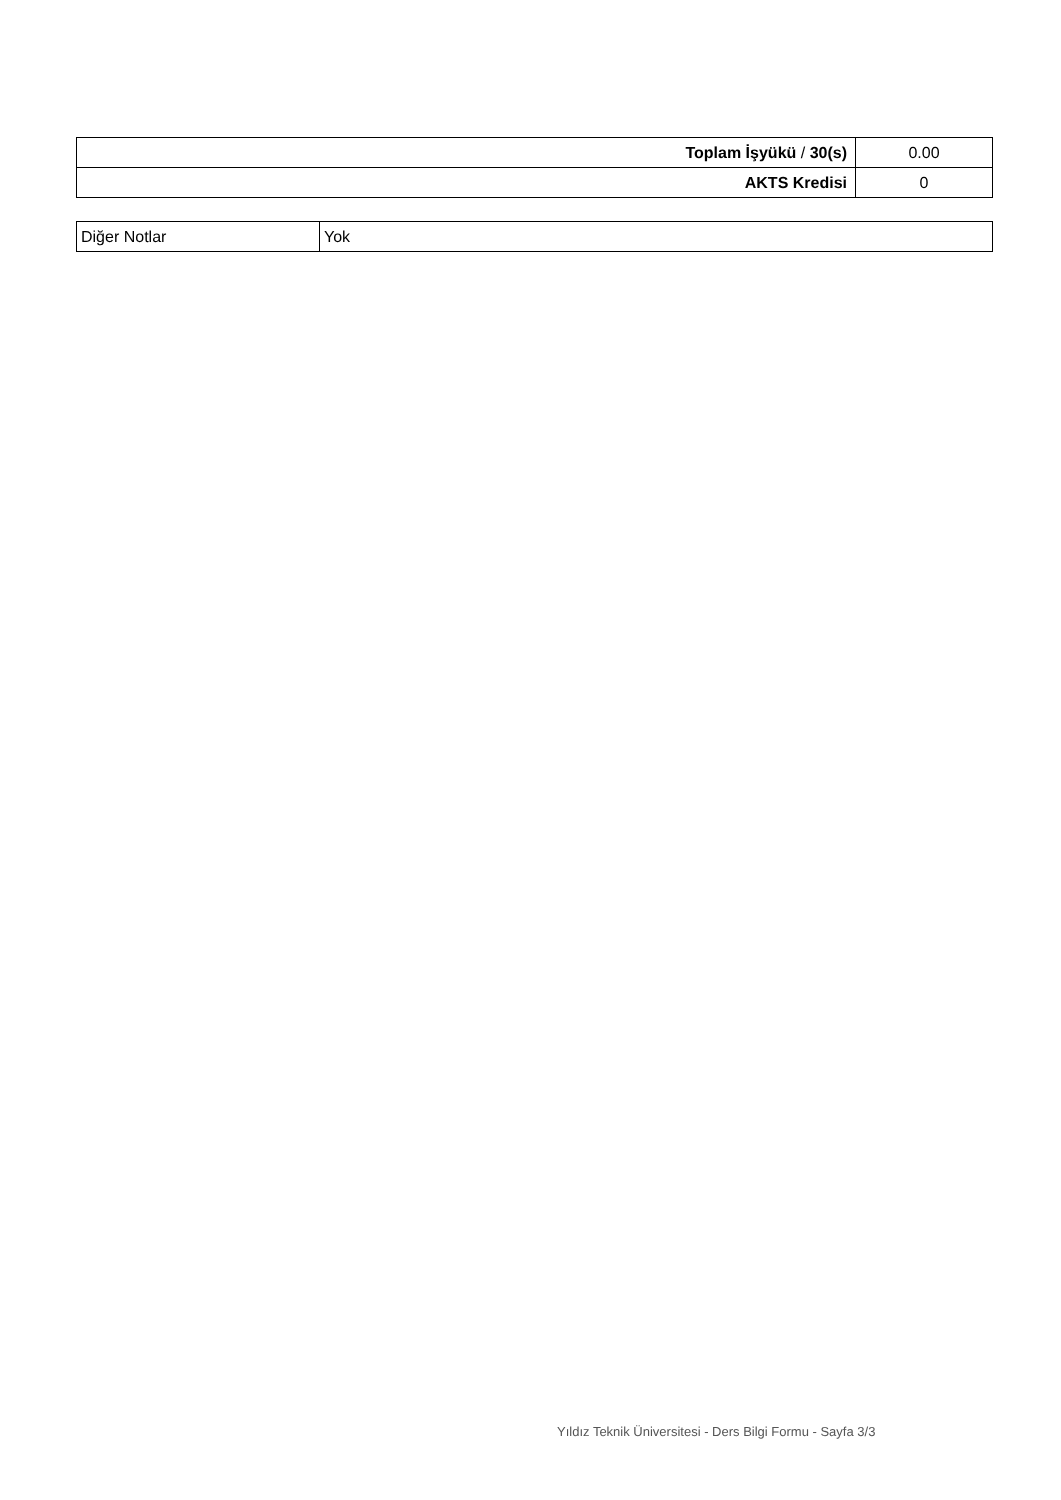| Toplam İşyükü / 30(s) | 0.00 |
| AKTS Kredisi | 0 |
| Diğer Notlar | Yok |
Yıldız Teknik Üniversitesi - Ders Bilgi Formu - Sayfa 3/3